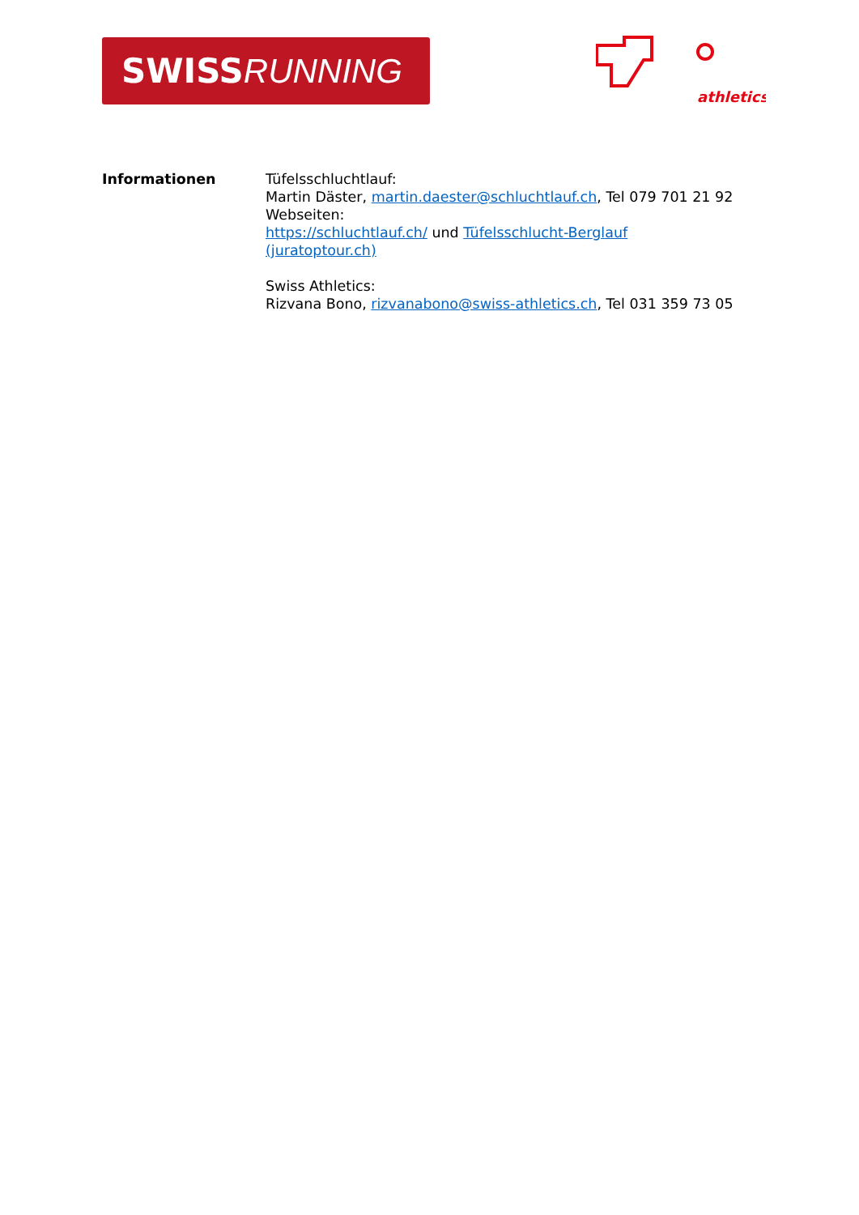SWISS RUNNING
athletics
Informationen Tüfelsschluchtlauf:
Martin Däster, martin.daester@schluchtlauf.ch, Tel 079 701 21 92
Webseiten:
https://schluchtlauf.ch/ und Tüfelsschlucht-Berglauf
(juratoptour.ch)
Swiss Athletics:
Rizvana Bono, rizvanabono@swiss-athletics.ch, Tel 031 359 73 05